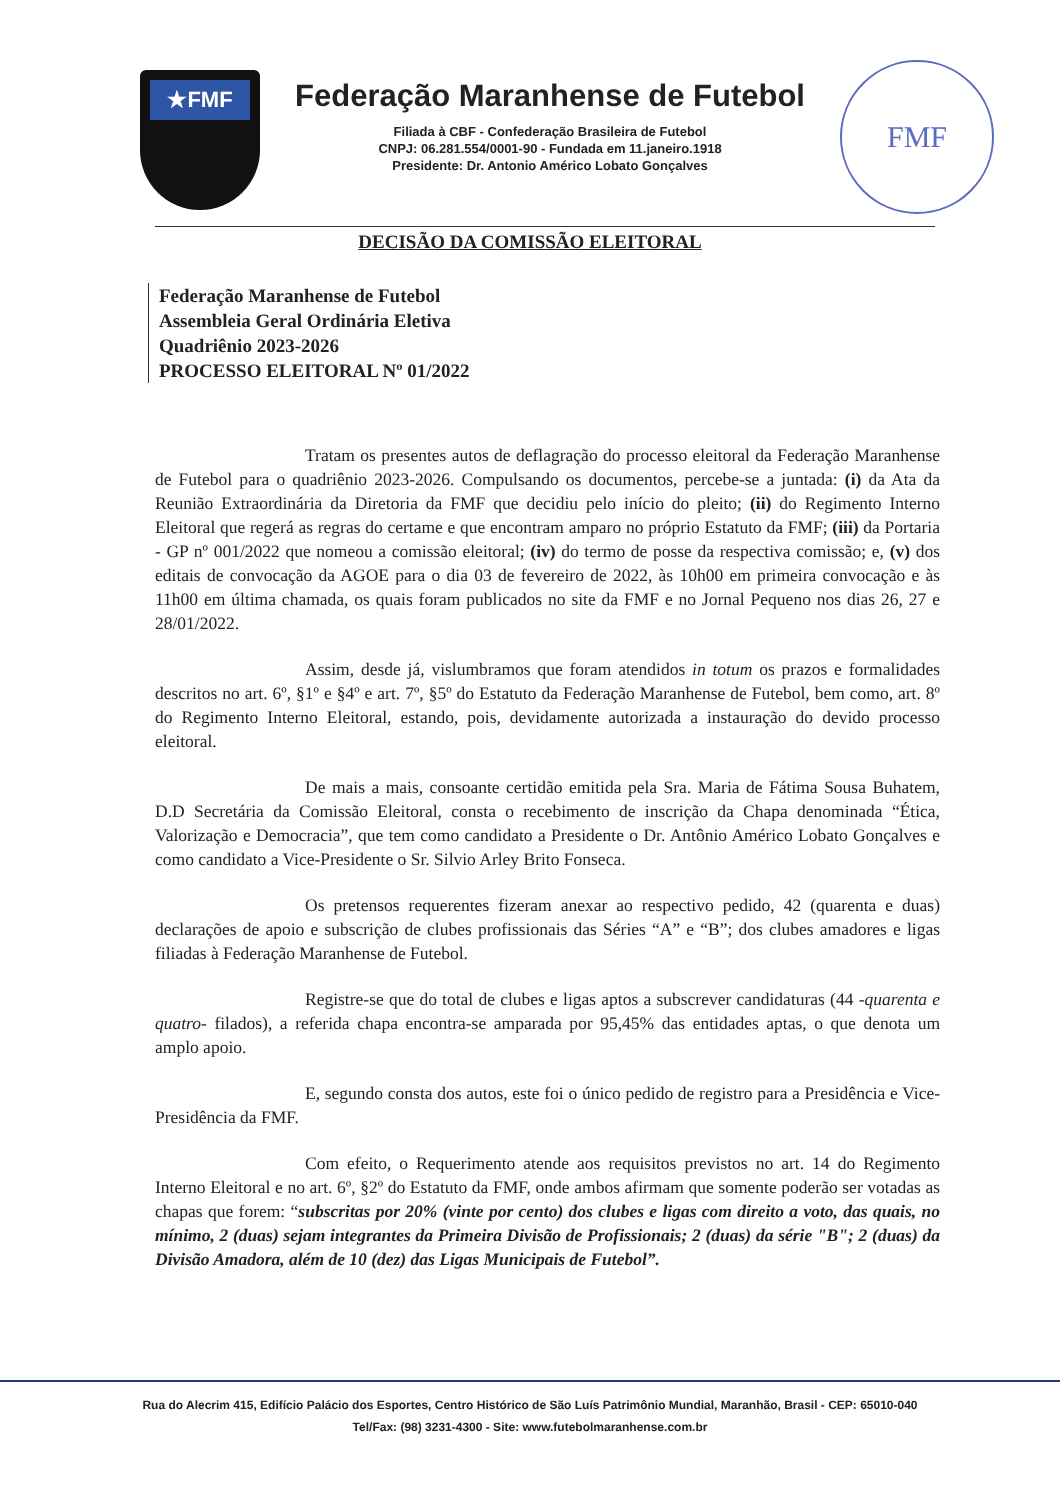★FMF
Federação Maranhense de Futebol
Filiada à CBF - Confederação Brasileira de Futebol
CNPJ: 06.281.554/0001-90 - Fundada em 11.janeiro.1918
Presidente: Dr. Antonio Américo Lobato Gonçalves
FMF
DECISÃO DA COMISSÃO ELEITORAL
Federação Maranhense de Futebol
Assembleia Geral Ordinária Eletiva
Quadriênio 2023-2026
PROCESSO ELEITORAL Nº 01/2022
Tratam os presentes autos de deflagração do processo eleitoral da Federação Maranhense de Futebol para o quadriênio 2023-2026. Compulsando os documentos, percebe-se a juntada: (i) da Ata da Reunião Extraordinária da Diretoria da FMF que decidiu pelo início do pleito; (ii) do Regimento Interno Eleitoral que regerá as regras do certame e que encontram amparo no próprio Estatuto da FMF; (iii) da Portaria - GP nº 001/2022 que nomeou a comissão eleitoral; (iv) do termo de posse da respectiva comissão; e, (v) dos editais de convocação da AGOE para o dia 03 de fevereiro de 2022, às 10h00 em primeira convocação e às 11h00 em última chamada, os quais foram publicados no site da FMF e no Jornal Pequeno nos dias 26, 27 e 28/01/2022.
Assim, desde já, vislumbramos que foram atendidos in totum os prazos e formalidades descritos no art. 6º, §1º e §4º e art. 7º, §5º do Estatuto da Federação Maranhense de Futebol, bem como, art. 8º do Regimento Interno Eleitoral, estando, pois, devidamente autorizada a instauração do devido processo eleitoral.
De mais a mais, consoante certidão emitida pela Sra. Maria de Fátima Sousa Buhatem, D.D Secretária da Comissão Eleitoral, consta o recebimento de inscrição da Chapa denominada “Ética, Valorização e Democracia”, que tem como candidato a Presidente o Dr. Antônio Américo Lobato Gonçalves e como candidato a Vice-Presidente o Sr. Silvio Arley Brito Fonseca.
Os pretensos requerentes fizeram anexar ao respectivo pedido, 42 (quarenta e duas) declarações de apoio e subscrição de clubes profissionais das Séries “A” e “B”; dos clubes amadores e ligas filiadas à Federação Maranhense de Futebol.
Registre-se que do total de clubes e ligas aptos a subscrever candidaturas (44 -quarenta e quatro- filados), a referida chapa encontra-se amparada por 95,45% das entidades aptas, o que denota um amplo apoio.
E, segundo consta dos autos, este foi o único pedido de registro para a Presidência e Vice-Presidência da FMF.
Com efeito, o Requerimento atende aos requisitos previstos no art. 14 do Regimento Interno Eleitoral e no art. 6º, §2º do Estatuto da FMF, onde ambos afirmam que somente poderão ser votadas as chapas que forem: “subscritas por 20% (vinte por cento) dos clubes e ligas com direito a voto, das quais, no mínimo, 2 (duas) sejam integrantes da Primeira Divisão de Profissionais; 2 (duas) da série "B"; 2 (duas) da Divisão Amadora, além de 10 (dez) das Ligas Municipais de Futebol”.
Rua do Alecrim 415, Edifício Palácio dos Esportes, Centro Histórico de São Luís Patrimônio Mundial, Maranhão, Brasil - CEP: 65010-040
Tel/Fax: (98) 3231-4300 - Site: www.futebolmaranhense.com.br